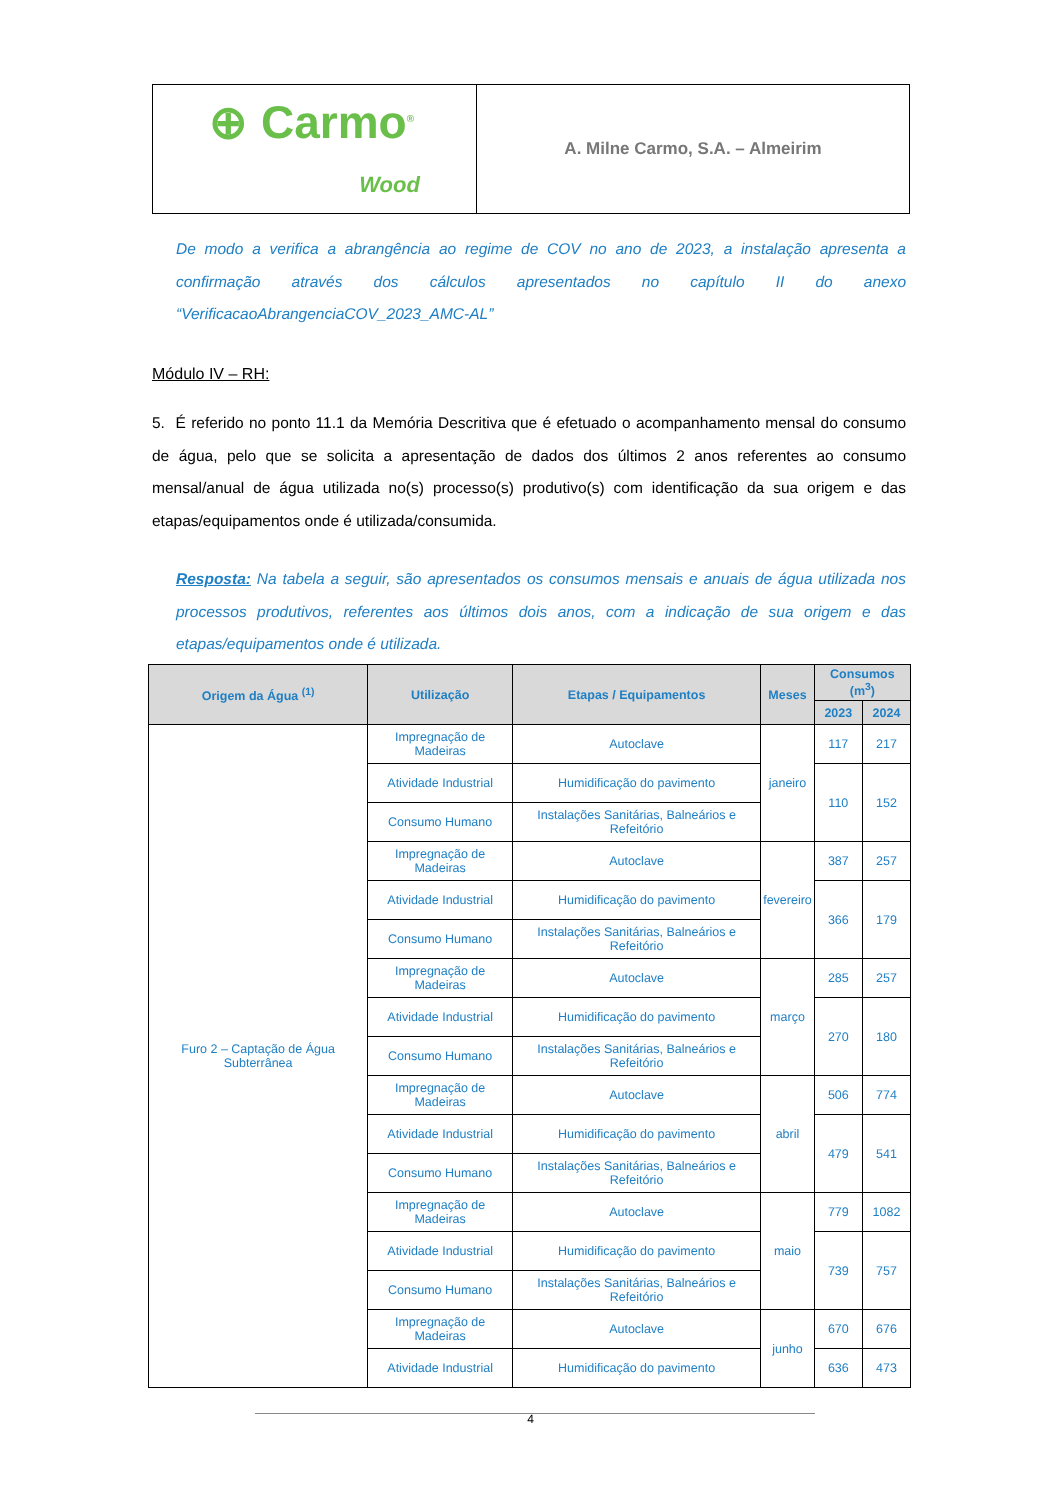⊕ Carmo<sup>®</sup>
Wood
A. Milne Carmo, S.A. – Almeirim
De modo a verifica a abrangência ao regime de COV no ano de 2023, a instalação apresenta a confirmação através dos cálculos apresentados no capítulo II do anexo “VerificacaoAbrangenciaCOV_2023_AMC-AL”
Módulo IV – RH:
5. É referido no ponto 11.1 da Memória Descritiva que é efetuado o acompanhamento mensal do consumo de água, pelo que se solicita a apresentação de dados dos últimos 2 anos referentes ao consumo mensal/anual de água utilizada no(s) processo(s) produtivo(s) com identificação da sua origem e das etapas/equipamentos onde é utilizada/consumida.
Resposta: Na tabela a seguir, são apresentados os consumos mensais e anuais de água utilizada nos processos produtivos, referentes aos últimos dois anos, com a indicação de sua origem e das etapas/equipamentos onde é utilizada.
| Origem da Água <sup>(1)</sup> | Utilização | Etapas / Equipamentos | Meses | Consumos (m<sup>3</sup>) | |
| --- | --- | --- | --- | --- | --- |
| | | | | 2023 | 2024 |
| Furo 2 – Captação de Água Subterrânea | Impregnação de Madeiras | Autoclave | janeiro | 117 | 217 |
| | Atividade Industrial | Humidificação do pavimento | | 110 | 152 |
| | Consumo Humano | Instalações Sanitárias, Balneários e Refeitório | | | |
| | Impregnação de Madeiras | Autoclave | fevereiro | 387 | 257 |
| | Atividade Industrial | Humidificação do pavimento | | 366 | 179 |
| | Consumo Humano | Instalações Sanitárias, Balneários e Refeitório | | | |
| | Impregnação de Madeiras | Autoclave | março | 285 | 257 |
| | Atividade Industrial | Humidificação do pavimento | | 270 | 180 |
| | Consumo Humano | Instalações Sanitárias, Balneários e Refeitório | | | |
| | Impregnação de Madeiras | Autoclave | abril | 506 | 774 |
| | Atividade Industrial | Humidificação do pavimento | | 479 | 541 |
| | Consumo Humano | Instalações Sanitárias, Balneários e Refeitório | | | |
| | Impregnação de Madeiras | Autoclave | maio | 779 | 1082 |
| | Atividade Industrial | Humidificação do pavimento | | 739 | 757 |
| | Consumo Humano | Instalações Sanitárias, Balneários e Refeitório | | | |
| | Impregnação de Madeiras | Autoclave | junho | 670 | 676 |
| | Atividade Industrial | Humidificação do pavimento | | 636 | 473 |
4